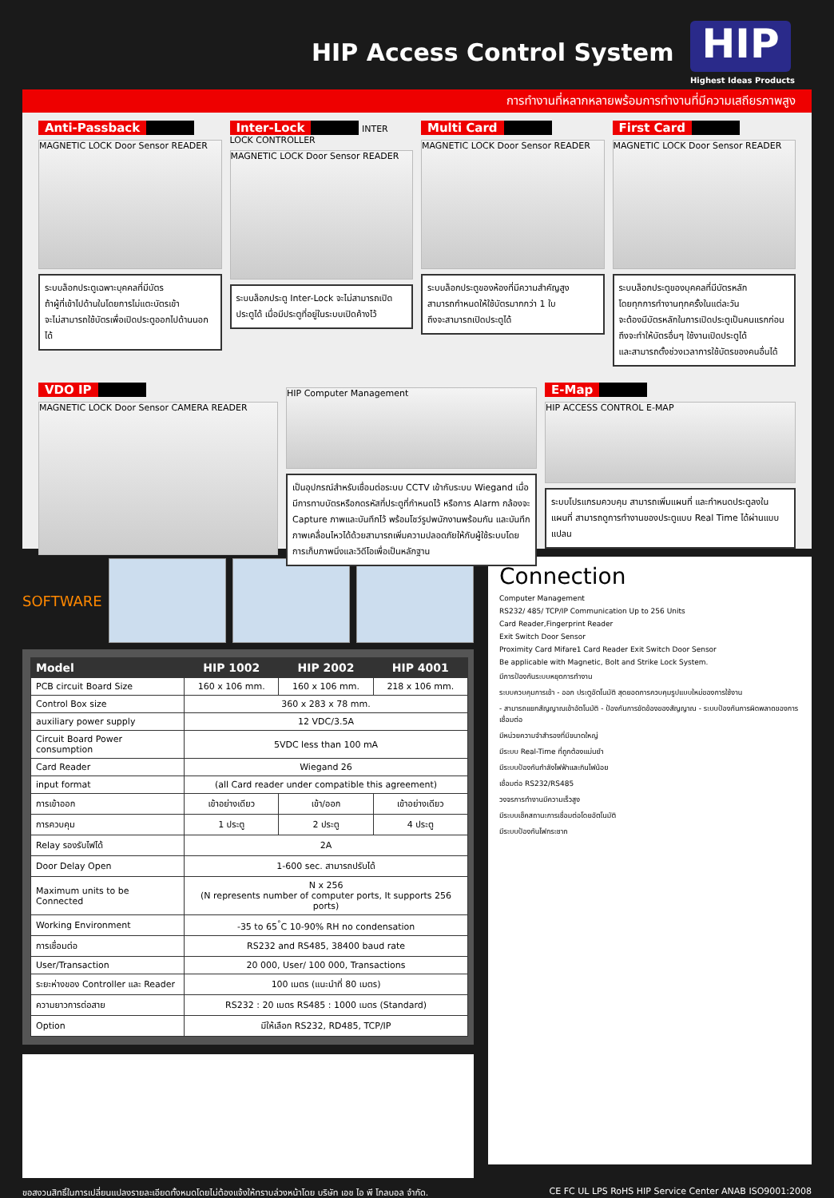HIP Access Control System HIP
Highest Ideas Products
การทำงานที่หลากหลายพร้อมการทำงานที่มีความเสถียรภาพสูง
Anti-Passback
MAGNETIC LOCK Door Sensor READER
ระบบล็อกประตูเฉพาะบุคคลที่มีบัตร
ถ้าผู้ที่เข้าไปด้านในโดยการไม่แตะบัตรเข้า
จะไม่สามารถใช้บัตรเพื่อเปิดประตูออกไปด้านนอกได้
Inter-Lock
INTER LOCK CONTROLLER
MAGNETIC LOCK Door Sensor READER
ระบบล็อกประตู Inter-Lock จะไม่สามารถเปิดประตูได้ เมื่อมีประตูที่อยู่ในระบบเปิดค้างไว้
Multi Card
MAGNETIC LOCK Door Sensor READER
ระบบล็อกประตูของห้องที่มีความสำคัญสูง
สามารถกำหนดให้ใช้บัตรมากกว่า 1 ใบ
ถึงจะสามารถเปิดประตูได้
First Card
MAGNETIC LOCK Door Sensor READER
ระบบล็อกประตูของบุคคลที่มีบัตรหลัก
โดยทุกการทำงานทุกครั้งในแต่ละวัน
จะต้องมีบัตรหลักในการเปิดประตูเป็นคนแรกก่อน
ถึงจะทำให้บัตรอื่นๆ ใช้งานเปิดประตูได้
และสามารถตั้งช่วงเวลาการใช้บัตรของคนอื่นได้
VDO IP
MAGNETIC LOCK Door Sensor CAMERA READER
HIP Computer Management
เป็นอุปกรณ์สำหรับเชื่อมต่อระบบ CCTV เข้ากับระบบ Wiegand เมื่อมีการทาบบัตรหรือกดรหัสที่ประตูที่กำหนดไว้ หรือการ Alarm กล้องจะ Capture ภาพและบันทึกไว้ พร้อมโชว์รูปพนักงานพร้อมกัน และบันทึกภาพเคลื่อนไหวได้ด้วยสามารถเพิ่มความปลอดภัยให้กับผู้ใช้ระบบโดยการเก็บภาพนิ่งและวิดีโอเพื่อเป็นหลักฐาน
E-Map
HIP ACCESS CONTROL E-MAP
ระบบโปรแกรมควบคุม สามารถเพิ่มแผนที่ และกำหนดประตูลงในแผนที่ สามารถดูการทำงานของประตูแบบ Real Time ได้ผ่านแบบแปลน
SOFTWARE
| Model | HIP 1002 | HIP 2002 | HIP 4001 |
| --- | --- | --- | --- |
| PCB circuit Board Size | 160 x 106 mm. | 160 x 106 mm. | 218 x 106 mm. |
| Control Box size | 360 x 283 x 78 mm. | | |
| auxiliary power supply | 12 VDC/3.5A | | |
| Circuit Board Power consumption | 5VDC less than 100 mA | | |
| Card Reader | Wiegand 26 | | |
| input format | (all Card reader under compatible this agreement) | | |
| การเข้าออก | เข้าอย่างเดียว | เข้า/ออก | เข้าอย่างเดียว |
| การควบคุม | 1 ประตู | 2 ประตู | 4 ประตู |
| Relay รองรับไฟได้ | 2A | | |
| Door Delay Open | 1-600 sec. สามารถปรับได้ | | |
| Maximum units to be Connected | N x 256 (N represents number of computer ports, It supports 256 ports) | | |
| Working Environment | -35 to 65<sup>°</sup>C 10-90% RH no condensation | | |
| การเชื่อมต่อ | RS232 and RS485, 38400 baud rate | | |
| User/Transaction | 20 000, User/ 100 000, Transactions | | |
| ระยะห่างของ Controller และ Reader | 100 เมตร (แนะนำที่ 80 เมตร) | | |
| ความยาวการต่อสาย | RS232 : 20 เมตร RS485 : 1000 เมตร (Standard) | | |
| Option | มีให้เลือก RS232, RD485, TCP/IP | | |
Connection
Computer Management
RS232/ 485/ TCP/IP Communication Up to 256 Units
Card Reader,Fingerprint Reader
Exit Switch Door Sensor
Proximity Card Mifare1 Card Reader Exit Switch Door Sensor
Be applicable with Magnetic, Bolt and Strike Lock System.
มีการป้องกันระบบหยุดการทำงาน
ระบบควบคุมการเข้า - ออก ประตูอัตโนมัติ สุดยอดการควบคุมรูปแบบใหม่ของการใช้งาน
- สามารถแยกสัญญาณเข้าอัตโนมัติ - ป้องกันการขัดข้องของสัญญาณ - ระบบป้องกันการผิดพลาดของการเชื่อมต่อ
มีหน่วยความจำสำรองที่มีขนาดใหญ่
มีระบบ Real-Time ที่ถูกต้องแม่นยำ
มีระบบป้องกันกำลังไฟฟ้าและกินไฟน้อย
เชื่อมต่อ RS232/RS485
วงจรการทำงานมีความเร็วสูง
มีระบบเช็คสถานะการเชื่อมต่อโดยอัตโนมัติ
มีระบบป้องกันไฟกระชาก
ขอสงวนสิทธิ์ในการเปลี่ยนแปลงรายละเอียดทั้งหมดโดยไม่ต้องแจ้งให้ทราบล่วงหน้าโดย บริษัท เอช ไอ พี โกลบอล จำกัด. CE FC UL LPS RoHS HIP Service Center ANAB ISO9001:2008